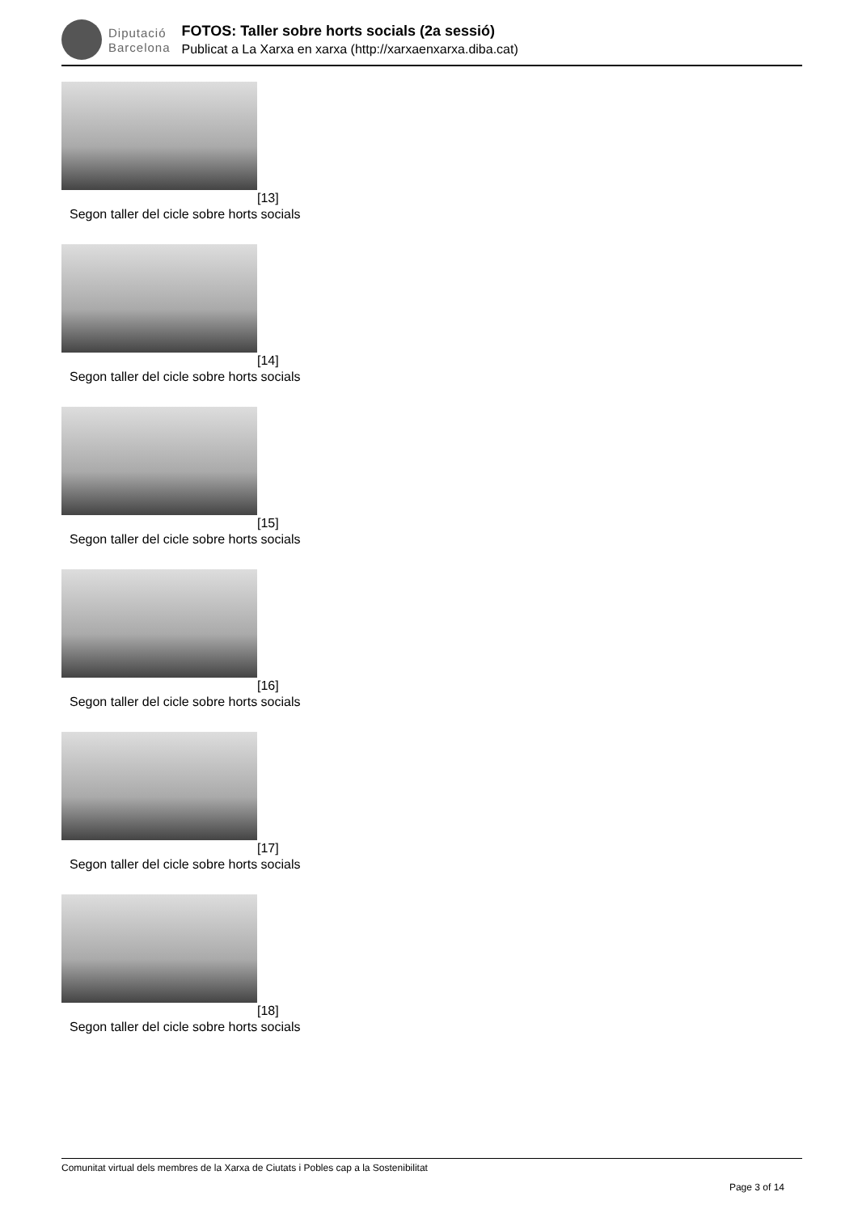Diputació
Barcelona
FOTOS: Taller sobre horts socials (2a sessió)
Publicat a La Xarxa en xarxa (http://xarxaenxarxa.diba.cat)
[13]
Segon taller del cicle sobre horts socials
[14]
Segon taller del cicle sobre horts socials
[15]
Segon taller del cicle sobre horts socials
[16]
Segon taller del cicle sobre horts socials
[17]
Segon taller del cicle sobre horts socials
[18]
Segon taller del cicle sobre horts socials
Comunitat virtual dels membres de la Xarxa de Ciutats i Pobles cap a la Sostenibilitat
Page 3 of 14